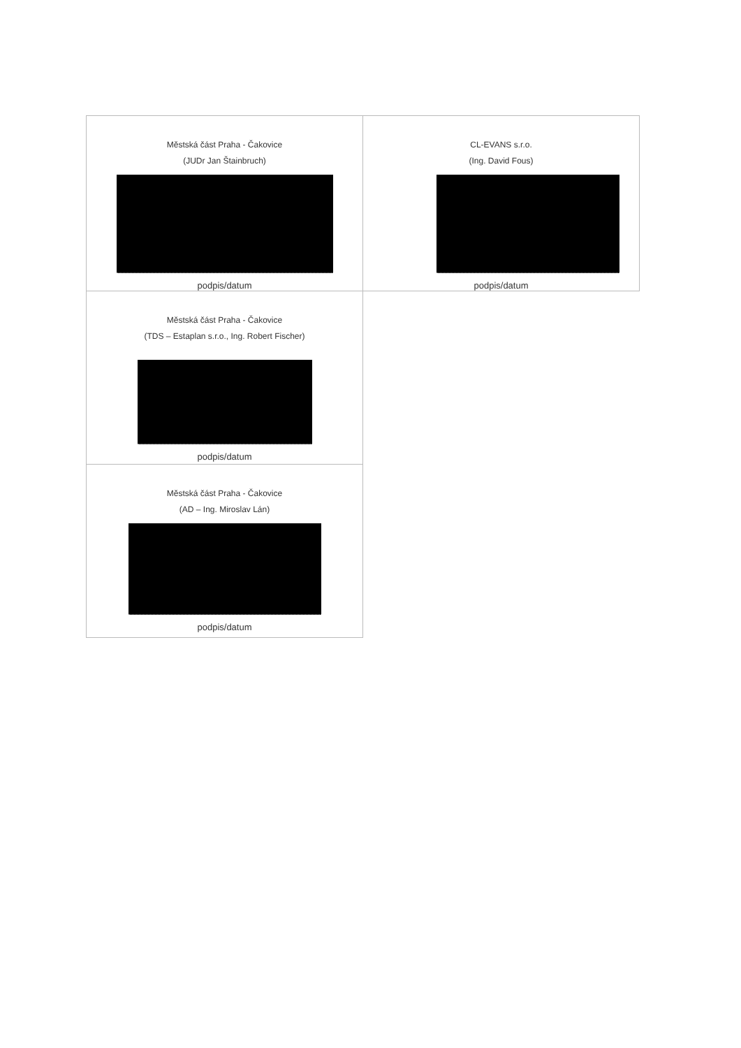| Městská část Praha - Čakovice (JUDr Jan Štainbruch) podpis/datum | CL-EVANS s.r.o. (Ing. David Fous) podpis/datum |
| Městská část Praha - Čakovice (TDS – Estaplan s.r.o., Ing. Robert Fischer) podpis/datum | |
| Městská část Praha - Čakovice (AD – Ing. Miroslav Lán) podpis/datum | |